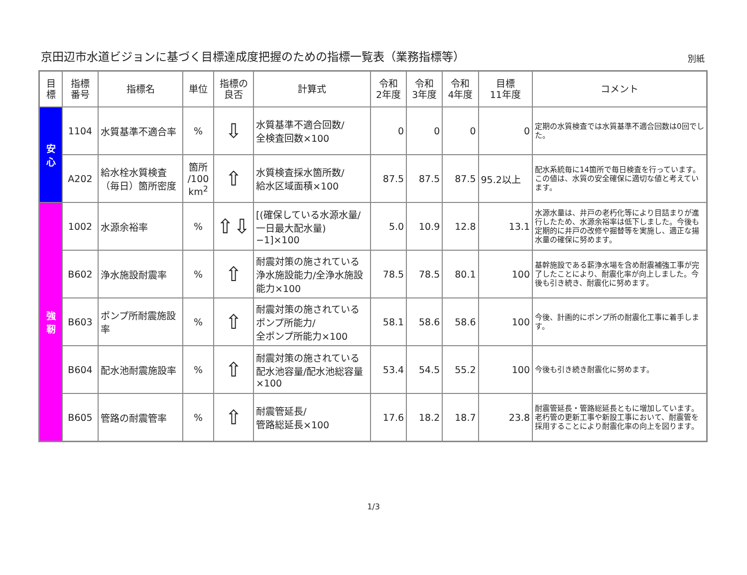京田辺市水道ビジョンに基づく目標達成度把握のための指標一覧表（業務指標等）
別紙
| 目標 | 指標 番号 | 指標名 | 単位 | 指標の 良否 | 計算式 | 令和 2年度 | 令和 3年度 | 令和 4年度 | 目標 11年度 | コメント |
| --- | --- | --- | --- | --- | --- | --- | --- | --- | --- | --- |
| 安 心 | 1104 | 水質基準不適合率 | % | ⇩ | 水質基準不適合回数/ 全検査回数×100 | 0 | 0 | 0 | 0 | 定期の水質検査では水質基準不適合回数は0回でした。 |
| | A202 | 給水栓水質検査（毎日）箇所密度 | 箇所 /100 km<sup>2</sup> | ⇧ | 水質検査採水箇所数/ 給水区域面積×100 | 87.5 | 87.5 | 87.5 | 95.2以上 | 配水系統毎に14箇所で毎日検査を行っています。この値は、水質の安全確保に適切な値と考えています。 |
| 強 靭 | 1002 | 水源余裕率 | % | ⇧⇩ | [(確保している水源水量/一日最大配水量)−1]×100 | 5.0 | 10.9 | 12.8 | 13.1 | 水源水量は、井戸の老朽化等により目詰まりが進行したため、水源余裕率は低下しました。今後も定期的に井戸の改修や掘替等を実施し、適正な揚水量の確保に努めます。 |
| | B602 | 浄水施設耐震率 | % | ⇧ | 耐震対策の施されている浄水施設能力/全浄水施設能力×100 | 78.5 | 78.5 | 80.1 | 100 | 基幹施設である薪浄水場を含め耐震補強工事が完了したことにより、耐震化率が向上しました。今後も引き続き、耐震化に努めます。 |
| | B603 | ポンプ所耐震施設率 | % | ⇧ | 耐震対策の施されている ポンプ所能力/ 全ポンプ所能力×100 | 58.1 | 58.6 | 58.6 | 100 | 今後、計画的にポンプ所の耐震化工事に着手します。 |
| | B604 | 配水池耐震施設率 | % | ⇧ | 耐震対策の施されている配水池容量/配水池総容量×100 | 53.4 | 54.5 | 55.2 | 100 | 今後も引き続き耐震化に努めます。 |
| | B605 | 管路の耐震管率 | % | ⇧ | 耐震管延長/ 管路総延長×100 | 17.6 | 18.2 | 18.7 | 23.8 | 耐震管延長・管路総延長ともに増加しています。老朽管の更新工事や新設工事において、耐震管を採用することにより耐震化率の向上を図ります。 |
1/3